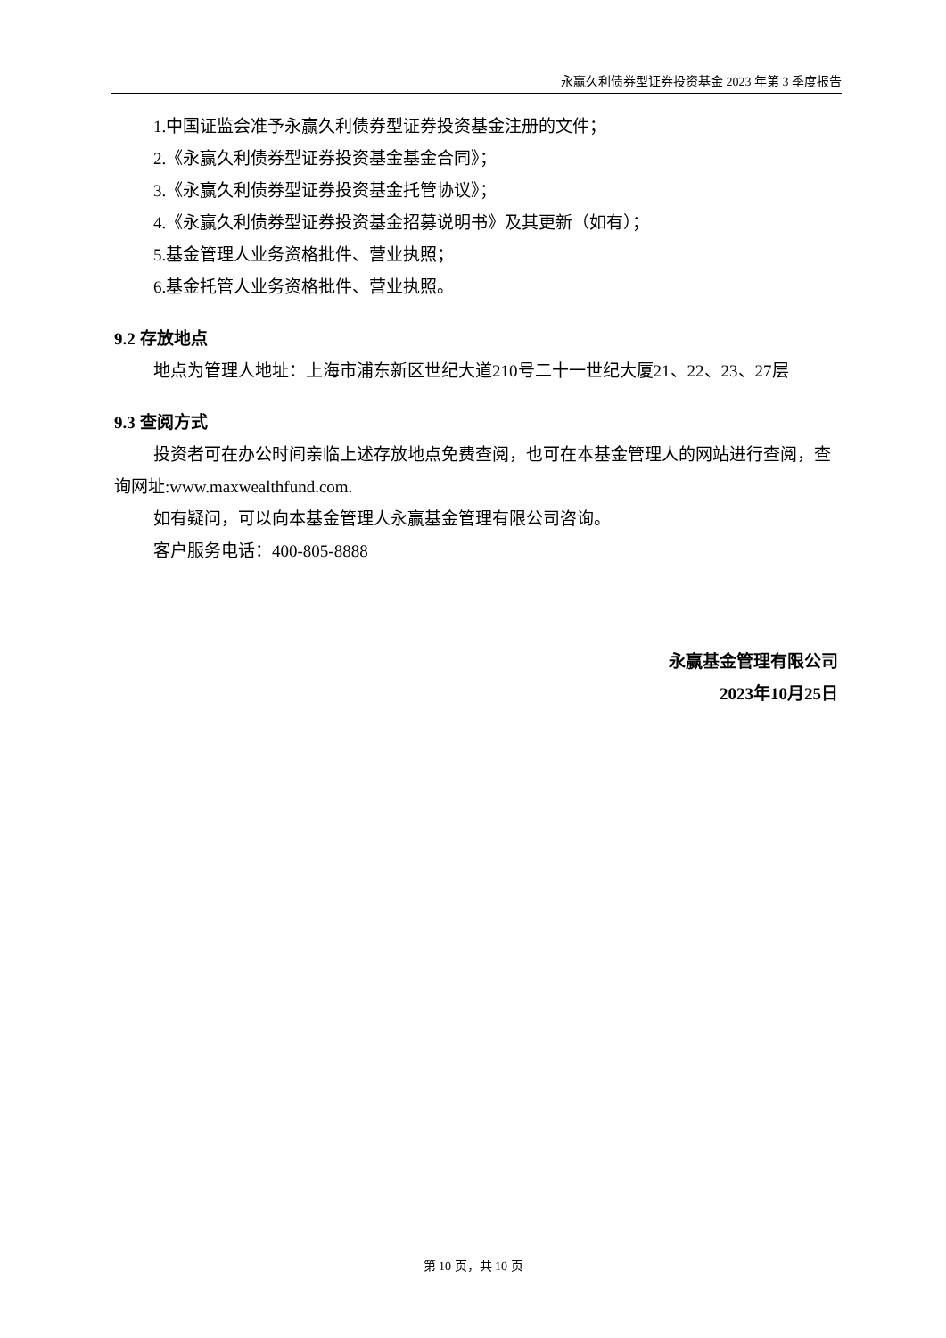永赢久利债券型证券投资基金 2023 年第 3 季度报告
1.中国证监会准予永赢久利债券型证券投资基金注册的文件；
2.《永赢久利债券型证券投资基金基金合同》；
3.《永赢久利债券型证券投资基金托管协议》；
4.《永赢久利债券型证券投资基金招募说明书》及其更新（如有）；
5.基金管理人业务资格批件、营业执照；
6.基金托管人业务资格批件、营业执照。
9.2 存放地点
地点为管理人地址：上海市浦东新区世纪大道210号二十一世纪大厦21、22、23、27层
9.3 查阅方式
投资者可在办公时间亲临上述存放地点免费查阅，也可在本基金管理人的网站进行查阅，查询网址:www.maxwealthfund.com.
如有疑问，可以向本基金管理人永赢基金管理有限公司咨询。
客户服务电话：400-805-8888
永赢基金管理有限公司
2023年10月25日
第 10 页，共 10 页